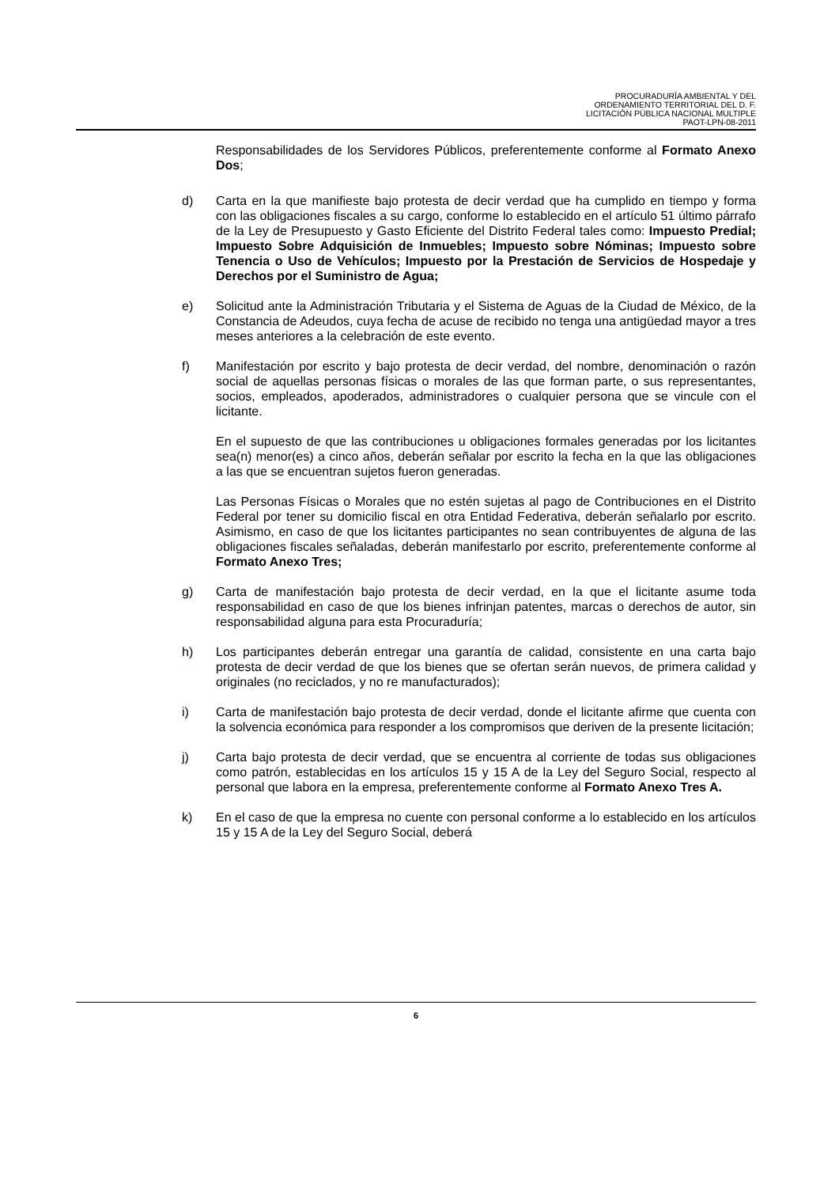PROCURADURÍA AMBIENTAL Y DEL
ORDENAMIENTO TERRITORIAL DEL D. F.
LICITACIÓN PÚBLICA NACIONAL MULTIPLE
PAOT-LPN-08-2011
Responsabilidades de los Servidores Públicos, preferentemente conforme al Formato Anexo Dos;
d) Carta en la que manifieste bajo protesta de decir verdad que ha cumplido en tiempo y forma con las obligaciones fiscales a su cargo, conforme lo establecido en el artículo 51 último párrafo de la Ley de Presupuesto y Gasto Eficiente del Distrito Federal tales como: Impuesto Predial; Impuesto Sobre Adquisición de Inmuebles; Impuesto sobre Nóminas; Impuesto sobre Tenencia o Uso de Vehículos; Impuesto por la Prestación de Servicios de Hospedaje y Derechos por el Suministro de Agua;
e) Solicitud ante la Administración Tributaria y el Sistema de Aguas de la Ciudad de México, de la Constancia de Adeudos, cuya fecha de acuse de recibido no tenga una antigüedad mayor a tres meses anteriores a la celebración de este evento.
f) Manifestación por escrito y bajo protesta de decir verdad, del nombre, denominación o razón social de aquellas personas físicas o morales de las que forman parte, o sus representantes, socios, empleados, apoderados, administradores o cualquier persona que se vincule con el licitante.
En el supuesto de que las contribuciones u obligaciones formales generadas por los licitantes sea(n) menor(es) a cinco años, deberán señalar por escrito la fecha en la que las obligaciones a las que se encuentran sujetos fueron generadas.
Las Personas Físicas o Morales que no estén sujetas al pago de Contribuciones en el Distrito Federal por tener su domicilio fiscal en otra Entidad Federativa, deberán señalarlo por escrito. Asimismo, en caso de que los licitantes participantes no sean contribuyentes de alguna de las obligaciones fiscales señaladas, deberán manifestarlo por escrito, preferentemente conforme al Formato Anexo Tres;
g) Carta de manifestación bajo protesta de decir verdad, en la que el licitante asume toda responsabilidad en caso de que los bienes infrinjan patentes, marcas o derechos de autor, sin responsabilidad alguna para esta Procuraduría;
h) Los participantes deberán entregar una garantía de calidad, consistente en una carta bajo protesta de decir verdad de que los bienes que se ofertan serán nuevos, de primera calidad y originales (no reciclados, y no re manufacturados);
i) Carta de manifestación bajo protesta de decir verdad, donde el licitante afirme que cuenta con la solvencia económica para responder a los compromisos que deriven de la presente licitación;
j) Carta bajo protesta de decir verdad, que se encuentra al corriente de todas sus obligaciones como patrón, establecidas en los artículos 15 y 15 A de la Ley del Seguro Social, respecto al personal que labora en la empresa, preferentemente conforme al Formato Anexo Tres A.
k) En el caso de que la empresa no cuente con personal conforme a lo establecido en los artículos 15 y 15 A de la Ley del Seguro Social, deberá
6